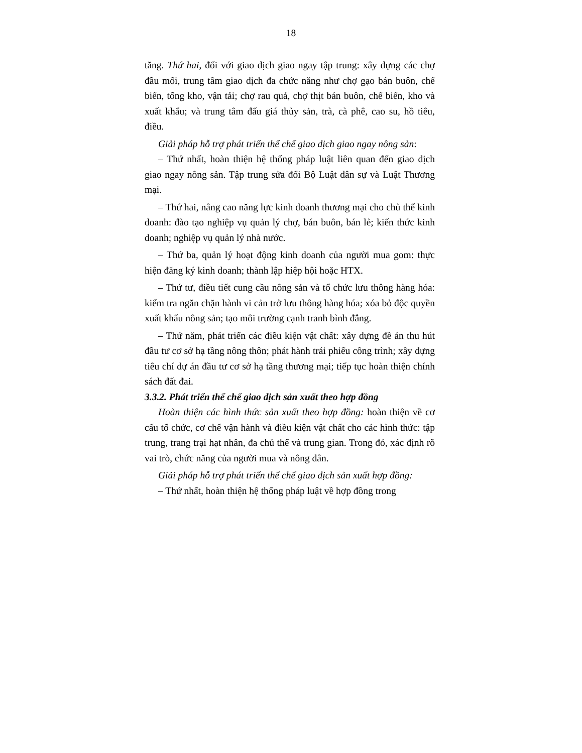18
tăng. Thứ hai, đối với giao dịch giao ngay tập trung: xây dựng các chợ đầu mối, trung tâm giao dịch đa chức năng như chợ gạo bán buôn, chế biến, tổng kho, vận tải; chợ rau quả, chợ thịt bán buôn, chế biến, kho và xuất khẩu; và trung tâm đấu giá thủy sản, trà, cà phê, cao su, hồ tiêu, điều.
Giải pháp hỗ trợ phát triển thể chế giao dịch giao ngay nông sản:
– Thứ nhất, hoàn thiện hệ thống pháp luật liên quan đến giao dịch giao ngay nông sản. Tập trung sửa đổi Bộ Luật dân sự và Luật Thương mại.
– Thứ hai, nâng cao năng lực kinh doanh thương mại cho chủ thể kinh doanh: đào tạo nghiệp vụ quản lý chợ, bán buôn, bán lẻ; kiến thức kinh doanh; nghiệp vụ quản lý nhà nước.
– Thứ ba, quản lý hoạt động kinh doanh của người mua gom: thực hiện đăng ký kinh doanh; thành lập hiệp hội hoặc HTX.
– Thứ tư, điều tiết cung cầu nông sản và tổ chức lưu thông hàng hóa: kiểm tra ngăn chặn hành vi cản trở lưu thông hàng hóa; xóa bỏ độc quyền xuất khẩu nông sản; tạo môi trường cạnh tranh bình đẳng.
– Thứ năm, phát triển các điều kiện vật chất: xây dựng đề án thu hút đầu tư cơ sở hạ tầng nông thôn; phát hành trái phiếu công trình; xây dựng tiêu chí dự án đầu tư cơ sở hạ tầng thương mại; tiếp tục hoàn thiện chính sách đất đai.
3.3.2. Phát triển thể chế giao dịch sản xuất theo hợp đồng
Hoàn thiện các hình thức sản xuất theo hợp đồng: hoàn thiện về cơ cấu tổ chức, cơ chế vận hành và điều kiện vật chất cho các hình thức: tập trung, trang trại hạt nhân, đa chủ thể và trung gian. Trong đó, xác định rõ vai trò, chức năng của người mua và nông dân.
Giải pháp hỗ trợ phát triển thể chế giao dịch sản xuất hợp đồng:
– Thứ nhất, hoàn thiện hệ thống pháp luật về hợp đồng trong